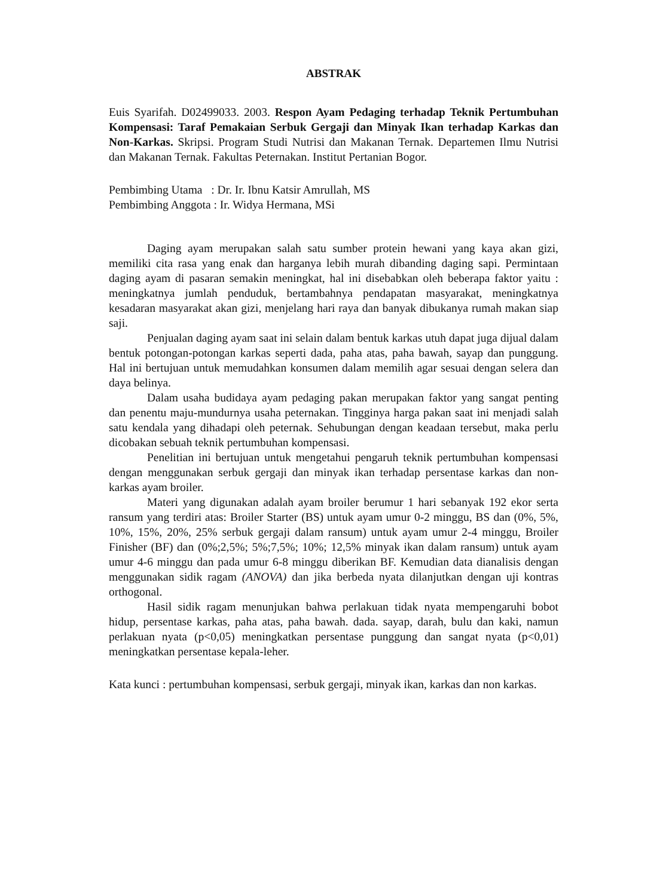ABSTRAK
Euis Syarifah. D02499033. 2003. Respon Ayam Pedaging terhadap Teknik Pertumbuhan Kompensasi: Taraf Pemakaian Serbuk Gergaji dan Minyak Ikan terhadap Karkas dan Non-Karkas. Skripsi. Program Studi Nutrisi dan Makanan Ternak. Departemen Ilmu Nutrisi dan Makanan Ternak. Fakultas Peternakan. Institut Pertanian Bogor.
Pembimbing Utama : Dr. Ir. Ibnu Katsir Amrullah, MS
Pembimbing Anggota : Ir. Widya Hermana, MSi
Daging ayam merupakan salah satu sumber protein hewani yang kaya akan gizi, memiliki cita rasa yang enak dan harganya lebih murah dibanding daging sapi. Permintaan daging ayam di pasaran semakin meningkat, hal ini disebabkan oleh beberapa faktor yaitu : meningkatnya jumlah penduduk, bertambahnya pendapatan masyarakat, meningkatnya kesadaran masyarakat akan gizi, menjelang hari raya dan banyak dibukanya rumah makan siap saji.
Penjualan daging ayam saat ini selain dalam bentuk karkas utuh dapat juga dijual dalam bentuk potongan-potongan karkas seperti dada, paha atas, paha bawah, sayap dan punggung. Hal ini bertujuan untuk memudahkan konsumen dalam memilih agar sesuai dengan selera dan daya belinya.
Dalam usaha budidaya ayam pedaging pakan merupakan faktor yang sangat penting dan penentu maju-mundurnya usaha peternakan. Tingginya harga pakan saat ini menjadi salah satu kendala yang dihadapi oleh peternak. Sehubungan dengan keadaan tersebut, maka perlu dicobakan sebuah teknik pertumbuhan kompensasi.
Penelitian ini bertujuan untuk mengetahui pengaruh teknik pertumbuhan kompensasi dengan menggunakan serbuk gergaji dan minyak ikan terhadap persentase karkas dan non-karkas ayam broiler.
Materi yang digunakan adalah ayam broiler berumur 1 hari sebanyak 192 ekor serta ransum yang terdiri atas: Broiler Starter (BS) untuk ayam umur 0-2 minggu, BS dan (0%, 5%, 10%, 15%, 20%, 25% serbuk gergaji dalam ransum) untuk ayam umur 2-4 minggu, Broiler Finisher (BF) dan (0%;2,5%; 5%;7,5%; 10%; 12,5% minyak ikan dalam ransum) untuk ayam umur 4-6 minggu dan pada umur 6-8 minggu diberikan BF. Kemudian data dianalisis dengan menggunakan sidik ragam (ANOVA) dan jika berbeda nyata dilanjutkan dengan uji kontras orthogonal.
Hasil sidik ragam menunjukan bahwa perlakuan tidak nyata mempengaruhi bobot hidup, persentase karkas, paha atas, paha bawah. dada. sayap, darah, bulu dan kaki, namun perlakuan nyata (p<0,05) meningkatkan persentase punggung dan sangat nyata (p<0,01) meningkatkan persentase kepala-leher.
Kata kunci : pertumbuhan kompensasi, serbuk gergaji, minyak ikan, karkas dan non karkas.